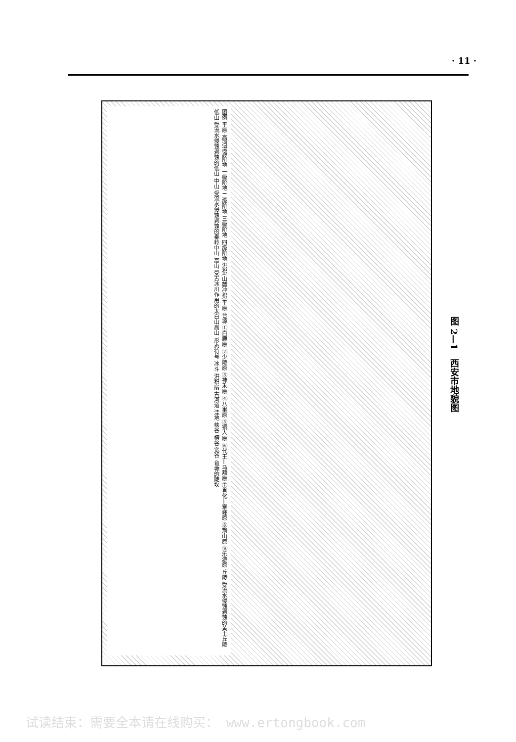· 11 ·
图例 平原 高河漫滩阶地 一级阶地 二级阶地 三级阶地 四级阶地 洪积(山麓冲积)平原 台塬 ①白鹿原 ②少陵原 ③神禾原 ④八里原 ⑤铜人原 ⑥代王—马额原 ⑦肖化—寨峰原 ⑧荆山原 ⑨乐游原 丘陵 受流水侵蚀剥蚀的黄土丘陵 低山 受流水侵蚀剥蚀的低山 中山 受流水侵蚀剥蚀的秦岭中山 高山 受古冰川作用的太白山高山 形态符号 冰斗 洪积扇 古河道 洼地 峡谷 槽谷 宽谷 台塬的陡坎
图 2—1　西安市地貌图
试读结束：需要全本请在线购买： www.ertongbook.com